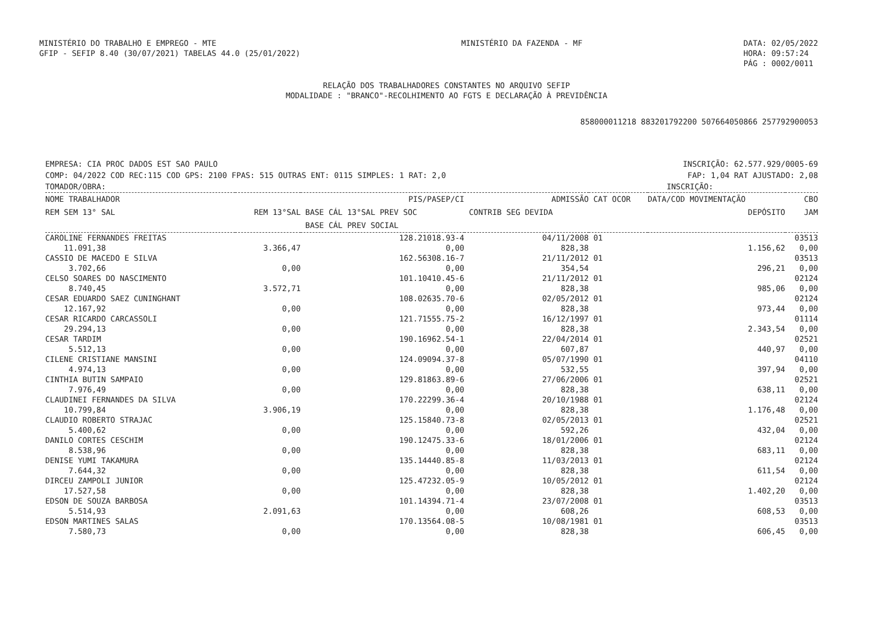MINISTÉRIO DO TRABALHO E EMPREGO - MTE
GFIP - SEFIP 8.40 (30/07/2021) TABELAS 44.0 (25/01/2022)
MINISTÉRIO DA FAZENDA - MF DATA: 02/05/2022
HORA: 09:57:24
PÁG : 0002/0011
RELAÇÃO DOS TRABALHADORES CONSTANTES NO ARQUIVO SEFIP
MODALIDADE : "BRANCO"-RECOLHIMENTO AO FGTS E DECLARAÇÃO À PREVIDÊNCIA
858000011218 883201792200 507664050866 257792900053
EMPRESA: CIA PROC DADOS EST SAO PAULO INSCRIÇÃO: 62.577.929/0005-69
COMP: 04/2022 COD REC:115 COD GPS: 2100 FPAS: 515 OUTRAS ENT: 0115 SIMPLES: 1 RAT: 2,0 FAP: 1,04 RAT AJUSTADO: 2,08
TOMADOR/OBRA: INSCRIÇÃO:
| NOME TRABALHADOR | | PIS/PASEP/CI | ADMISSÃO | CAT OCOR | DATA/COD MOVIMENTAÇÃO | CBO |
| --- | --- | --- | --- | --- | --- | --- |
| REM SEM 13° SAL | REM 13°SAL | BASE CÁL 13°SAL PREV SOC | CONTRIB SEG DEVIDA | | DEPÓSITO | JAM |
| | | BASE CÁL PREV SOCIAL | | | | |
| CAROLINE FERNANDES FREITAS | | 128.21018.93-4 | 04/11/2008 | 01 | | 03513 |
| 11.091,38 | 3.366,47 | 0,00 | 828,38 | | 1.156,62 | 0,00 |
| CASSIO DE MACEDO E SILVA | | 162.56308.16-7 | 21/11/2012 | 01 | | 03513 |
| 3.702,66 | 0,00 | 0,00 | 354,54 | | 296,21 | 0,00 |
| CELSO SOARES DO NASCIMENTO | | 101.10410.45-6 | 21/11/2012 | 01 | | 02124 |
| 8.740,45 | 3.572,71 | 0,00 | 828,38 | | 985,06 | 0,00 |
| CESAR EDUARDO SAEZ CUNINGHANT | | 108.02635.70-6 | 02/05/2012 | 01 | | 02124 |
| 12.167,92 | 0,00 | 0,00 | 828,38 | | 973,44 | 0,00 |
| CESAR RICARDO CARCASSOLI | | 121.71555.75-2 | 16/12/1997 | 01 | | 01114 |
| 29.294,13 | 0,00 | 0,00 | 828,38 | | 2.343,54 | 0,00 |
| CESAR TARDIM | | 190.16962.54-1 | 22/04/2014 | 01 | | 02521 |
| 5.512,13 | 0,00 | 0,00 | 607,87 | | 440,97 | 0,00 |
| CILENE CRISTIANE MANSINI | | 124.09094.37-8 | 05/07/1990 | 01 | | 04110 |
| 4.974,13 | 0,00 | 0,00 | 532,55 | | 397,94 | 0,00 |
| CINTHIA BUTIN SAMPAIO | | 129.81863.89-6 | 27/06/2006 | 01 | | 02521 |
| 7.976,49 | 0,00 | 0,00 | 828,38 | | 638,11 | 0,00 |
| CLAUDINEI FERNANDES DA SILVA | | 170.22299.36-4 | 20/10/1988 | 01 | | 02124 |
| 10.799,84 | 3.906,19 | 0,00 | 828,38 | | 1.176,48 | 0,00 |
| CLAUDIO ROBERTO STRAJAC | | 125.15840.73-8 | 02/05/2013 | 01 | | 02521 |
| 5.400,62 | 0,00 | 0,00 | 592,26 | | 432,04 | 0,00 |
| DANILO CORTES CESCHIM | | 190.12475.33-6 | 18/01/2006 | 01 | | 02124 |
| 8.538,96 | 0,00 | 0,00 | 828,38 | | 683,11 | 0,00 |
| DENISE YUMI TAKAMURA | | 135.14440.85-8 | 11/03/2013 | 01 | | 02124 |
| 7.644,32 | 0,00 | 0,00 | 828,38 | | 611,54 | 0,00 |
| DIRCEU ZAMPOLI JUNIOR | | 125.47232.05-9 | 10/05/2012 | 01 | | 02124 |
| 17.527,58 | 0,00 | 0,00 | 828,38 | | 1.402,20 | 0,00 |
| EDSON DE SOUZA BARBOSA | | 101.14394.71-4 | 23/07/2008 | 01 | | 03513 |
| 5.514,93 | 2.091,63 | 0,00 | 608,26 | | 608,53 | 0,00 |
| EDSON MARTINES SALAS | | 170.13564.08-5 | 10/08/1981 | 01 | | 03513 |
| 7.580,73 | 0,00 | 0,00 | 828,38 | | 606,45 | 0,00 |